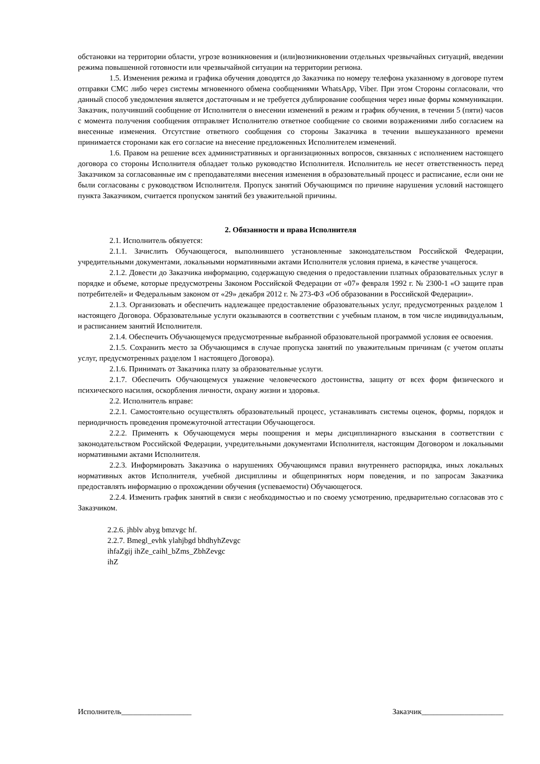обстановки на территории области, угрозе возникновения и (или)возникновении отдельных чрезвычайных ситуаций, введении режима повышенной готовности или чрезвычайной ситуации на территории региона.
1.5. Изменения режима и графика обучения доводятся до Заказчика по номеру телефона указанному в договоре путем отправки СМС либо через системы мгновенного обмена сообщениями WhatsApp, Viber. При этом Стороны согласовали, что данный способ уведомления является достаточным и не требуется дублирование сообщения через иные формы коммуникации. Заказчик, получивший сообщение от Исполнителя о внесении изменений в режим и график обучения, в течении 5 (пяти) часов с момента получения сообщения отправляет Исполнителю ответное сообщение со своими возражениями либо согласием на внесенные изменения. Отсутствие ответного сообщения со стороны Заказчика в течении вышеуказанного времени принимается сторонами как его согласие на внесение предложенных Исполнителем изменений.
1.6. Правом на решение всех административных и организационных вопросов, связанных с исполнением настоящего договора со стороны Исполнителя обладает только руководство Исполнителя. Исполнитель не несет ответственность перед Заказчиком за согласованные им с преподавателями внесения изменения в образовательный процесс и расписание, если они не были согласованы с руководством Исполнителя. Пропуск занятий Обучающимся по причине нарушения условий настоящего пункта Заказчиком, считается пропуском занятий без уважительной причины.
2. Обязанности и права Исполнителя
2.1. Исполнитель обязуется:
2.1.1. Зачислить Обучающегося, выполнившего установленные законодательством Российской Федерации, учредительными документами, локальными нормативными актами Исполнителя условия приема, в качестве учащегося.
2.1.2. Довести до Заказчика информацию, содержащую сведения о предоставлении платных образовательных услуг в порядке и объеме, которые предусмотрены Законом Российской Федерации от «07» февраля 1992 г. № 2300-1 «О защите прав потребителей» и Федеральным законом от «29» декабря 2012 г. № 273-ФЗ «Об образовании в Российской Федерации».
2.1.3. Организовать и обеспечить надлежащее предоставление образовательных услуг, предусмотренных разделом 1 настоящего Договора. Образовательные услуги оказываются в соответствии с учебным планом, в том числе индивидуальным, и расписанием занятий Исполнителя.
2.1.4. Обеспечить Обучающемуся предусмотренные выбранной образовательной программой условия ее освоения.
2.1.5. Сохранить место за Обучающимся в случае пропуска занятий по уважительным причинам (с учетом оплаты услуг, предусмотренных разделом 1 настоящего Договора).
2.1.6. Принимать от Заказчика плату за образовательные услуги.
2.1.7. Обеспечить Обучающемуся уважение человеческого достоинства, защиту от всех форм физического и психического насилия, оскорбления личности, охрану жизни и здоровья.
2.2. Исполнитель вправе:
2.2.1. Самостоятельно осуществлять образовательный процесс, устанавливать системы оценок, формы, порядок и периодичность проведения промежуточной аттестации Обучающегося.
2.2.2. Применять к Обучающемуся меры поощрения и меры дисциплинарного взыскания в соответствии с законодательством Российской Федерации, учредительными документами Исполнителя, настоящим Договором и локальными нормативными актами Исполнителя.
2.2.3. Информировать Заказчика о нарушениях Обучающимся правил внутреннего распорядка, иных локальных нормативных актов Исполнителя, учебной дисциплины и общепринятых норм поведения, и по запросам Заказчика предоставлять информацию о прохождении обучения (успеваемости) Обучающегося.
2.2.4. Изменить график занятий в связи с необходимостью и по своему усмотрению, предварительно согласовав это с Заказчиком.
2.2.6. jhblv abyg bmzvgc hf.
2.2.7. Bmegl_evhk ylahjbgd bhdhyhZevgc
ihfaZgij ihZe_caihl_bZms_ZbhZevgc
ihZ
Исполнитель__________________ Заказчик_____________________